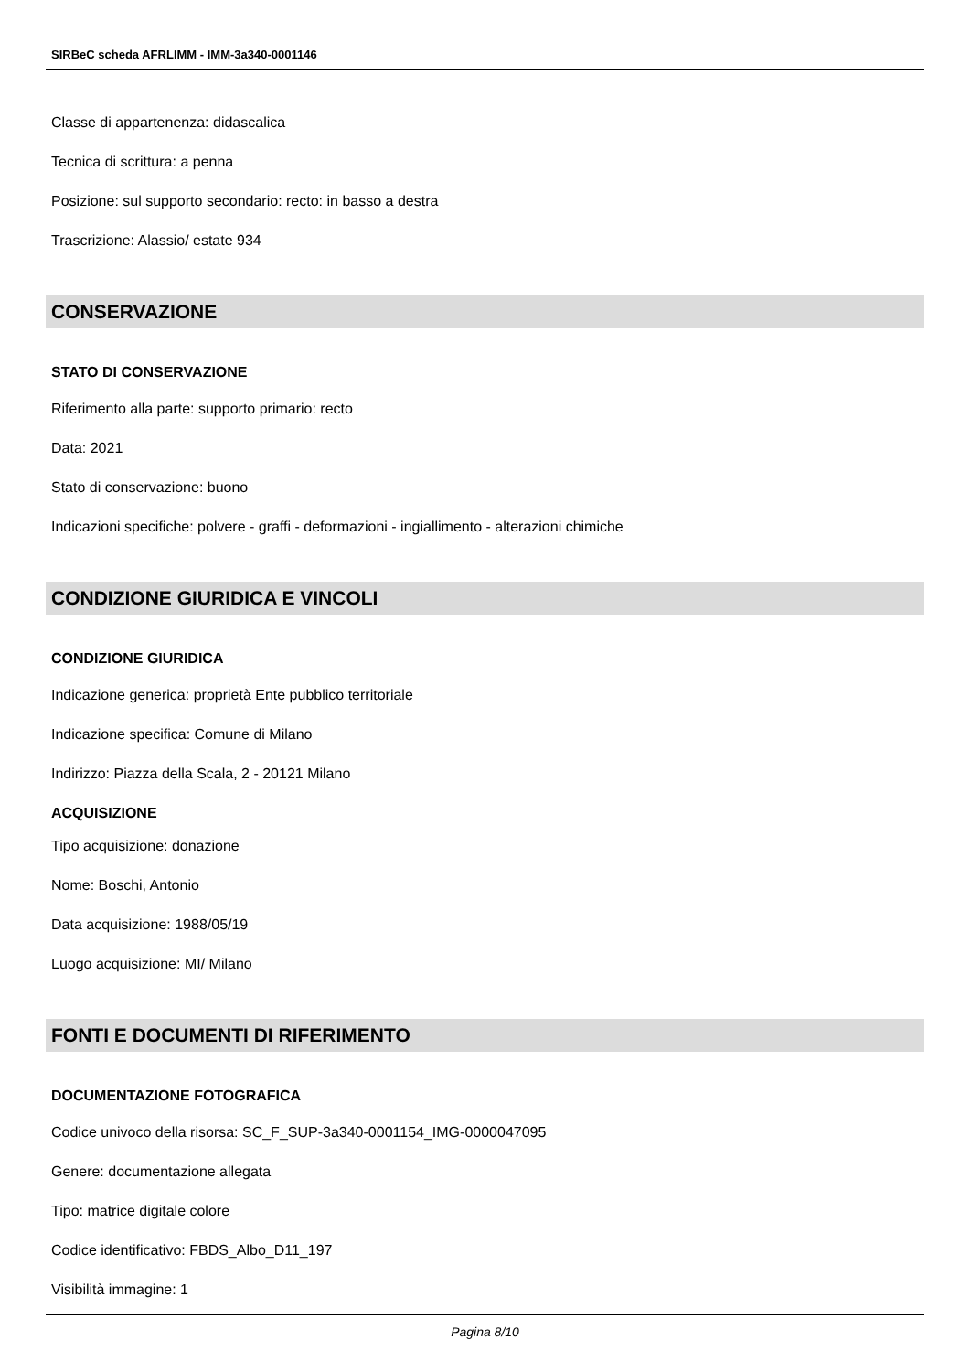SIRBeC scheda AFRLIMM - IMM-3a340-0001146
Classe di appartenenza: didascalica
Tecnica di scrittura: a penna
Posizione: sul supporto secondario: recto: in basso a destra
Trascrizione: Alassio/ estate 934
CONSERVAZIONE
STATO DI CONSERVAZIONE
Riferimento alla parte: supporto primario: recto
Data: 2021
Stato di conservazione: buono
Indicazioni specifiche: polvere - graffi - deformazioni - ingiallimento - alterazioni chimiche
CONDIZIONE GIURIDICA E VINCOLI
CONDIZIONE GIURIDICA
Indicazione generica: proprietà Ente pubblico territoriale
Indicazione specifica: Comune di Milano
Indirizzo: Piazza della Scala, 2 - 20121 Milano
ACQUISIZIONE
Tipo acquisizione: donazione
Nome: Boschi, Antonio
Data acquisizione: 1988/05/19
Luogo acquisizione: MI/ Milano
FONTI E DOCUMENTI DI RIFERIMENTO
DOCUMENTAZIONE FOTOGRAFICA
Codice univoco della risorsa: SC_F_SUP-3a340-0001154_IMG-0000047095
Genere: documentazione allegata
Tipo: matrice digitale colore
Codice identificativo: FBDS_Albo_D11_197
Visibilità immagine: 1
Pagina 8/10